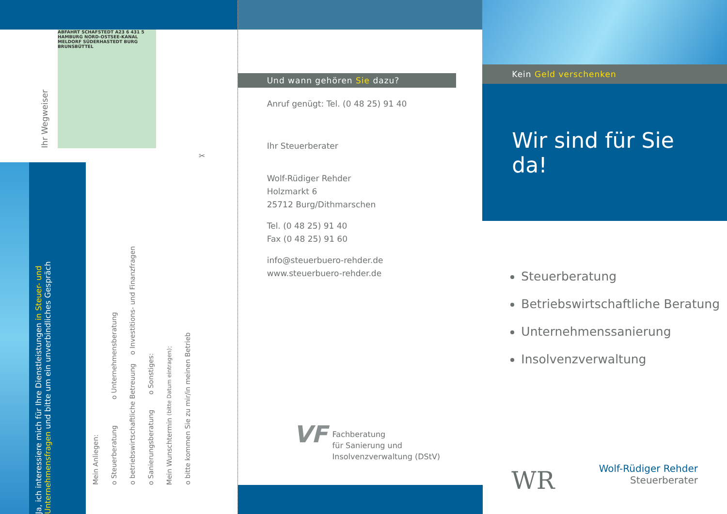Ihr Wegweiser
ABFAHRT SCHAFSTEDT A23 6 431 5 HAMBURG NORD-OSTSEE-KANAL MELDORF SÜDERHASTEDT BURG BRUNSBÜTTEL
✂
Ja, ich interessiere mich für Ihre Dienstleistungen in Steuer- und Unternehmensfragen und bitte um ein unverbindliches Gespräch
Mein Anliegen:
o Steuerberatung o Unternehmensberatung
o betriebswirtschaftliche Betreuung o Investitions- und Finanzfragen
o Sanierungsberatung o Sonstiges:
Mein Wunschtermin (bitte Datum eintragen):
o bitte kommen Sie zu mir/in meinen Betrieb
Und wann gehören Sie dazu?
Anruf genügt: Tel. (0 48 25) 91 40
Ihr Steuerberater
Wolf-Rüdiger Rehder
Holzmarkt 6
25712 Burg/Dithmarschen
Tel. (0 48 25) 91 40
Fax (0 48 25) 91 60
info@steuerbuero-rehder.de
www.steuerbuero-rehder.de
VF
Fachberatung
für Sanierung und
Insolvenzverwaltung (DStV)
Kein Geld verschenken
Wir sind für Sie da!
Steuerberatung
Betriebswirtschaftliche Beratung
Unternehmenssanierung
Insolvenzverwaltung
WR
Wolf-Rüdiger Rehder
Steuerberater